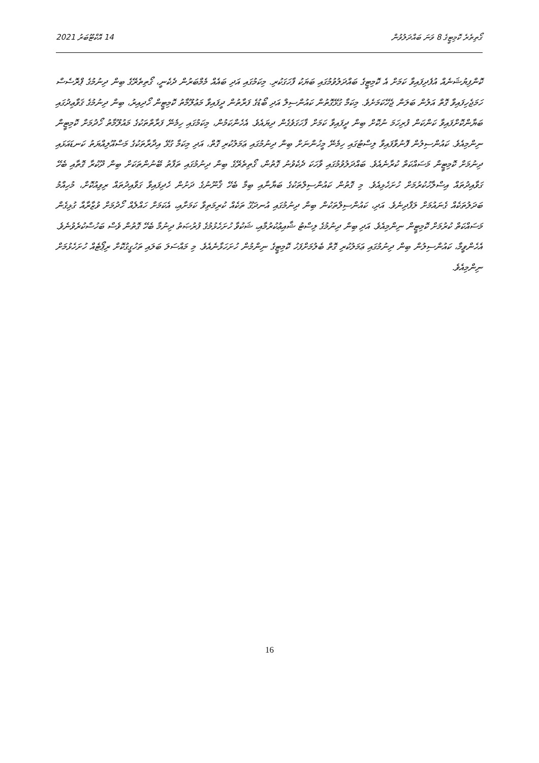14 އޮކްޓޫބަރު 2021 ގޯތިތެރެ ކޮމިޓީގެ 8 ވަނަ ބައްދަލުވުން
ކޮންފިޔުޝަނެއް އުފެދިފައިވާ ކަމަށް އެ ކޮމިޓީގެ ބައްދަލުވުމުގައި ބަޔަކު ފާހަގަކުރި. މިކަމުގައި އަދި ބައެއް މެމްބަރުން ދެކެނީ، ގޯތިތެރޭގެ ބިން ދިނުމުގެ ޕްރޮސެސް ހަމަޖެހިފައިވާ ގޮތް އަލުން ބަލަން ޖެހޭކަމަށެވެ. މިކަމާ ގުޅޭގޮތުން ކައުންސިލް އަދި ބޯޑުގެ ފަރާތުން ދީފައިވާ މަޢުލޫމާތު ކޮމިޓީން ހޯދިއިރު، ބިން ދިނުމުގެ ޤަވާޢިދުގައި ބަޔާންކޮށްފައިވާ ކަންކަން ފުރިހަމަ ނުކޮށް ބިން ދީފައިވާ ކަމަށް ފާހަގަވެގެން ދިޔައެވެ. އެހެންކަމުން، މިކަމުގައި ހިމެނޭ ފަރާތްތަކުގެ މައުލޫމާތު ހޯދުމަށް ކޮމިޓީން ނިންމިއެވެ. ކައުންސިލުން ފޮނުވާފައިވާ ލިސްޓުގައި ހިމެނޭ މީހުންނަށް ބިން ދިނުމުގައި ޢަމަލުކުރި ގޮތް، އަދި މިކަމާ ގުޅޭ އިދާރާތަކުގެ މަސްއޫލިއްޔަތު ކަނޑައަޅައި ދިނުމަށް ކޮމިޓީން މަސައްކަތް ކުރާނެއެވެ. ބައްދަލުވުމުގައި ވާހަކަ ދެކެވުނު ގޮތުން، ގޯތިތެރޭގެ ބިން ދިނުމުގައި ތަފާތު ބޭނުންތަކަށް ބިން ދޫކުރާ ގޮތާއި ބެހޭ ގަވާއިދުތައް އިސްލާހުކުރުމަށް ހުށަހެޅިއެވެ. މި ގޮތުން ކައުންސިލްތަކުގެ ބަޔާނާއި ބިމާ ބެހޭ ޤާނޫނުގެ ދަށުން ހެދިފައިވާ ގަވާއިދުތައް ރިވިއުކޮށް، މުހިއްމު ބަދަލުތަކެއް ގެނައުމަށް ލަފާދިނެވެ. އަދި، ކައުންސިލްތަކުން ބިން ދިނުމުގައި އުނދަގޫ ތަކެއް ކުރިމަތިވާ ކަމަށާއި، އެކަމަށް ހައްލެއް ހޯދުމަށް ވުޒާރާއާ ގުޅިގެން މަސައްކަތް ކުރުމަށް ކޮމިޓީން ނިންމިއެވެ. އަދި ބިން ދިނުމުގެ ލިސްޓު ޝާއިޢުކުރުމާއި، ޝަކުވާ ހުށަހެޅުމުގެ ފުރުޞަތު ދިނުމާ ބެހޭ ގޮތުން ވެސް ބަހުސްކުރެވުނެވެ. އެހެންވީމާ، ކައުންސިލުން ބިން ދިނުމުގައި ޢަމަލުކުރި ގޮތް ބެލުމަށްފަހު ކޮމިޓީގެ ނިންމުން ހުށަހަޅާނެއެވެ. މި މައްސަލަ ބަލައި ތަހުގީގުކޮށް ރިޕޯޓެއް ހުށަހެޅުމަށް ނިންމިއެވެ.
16